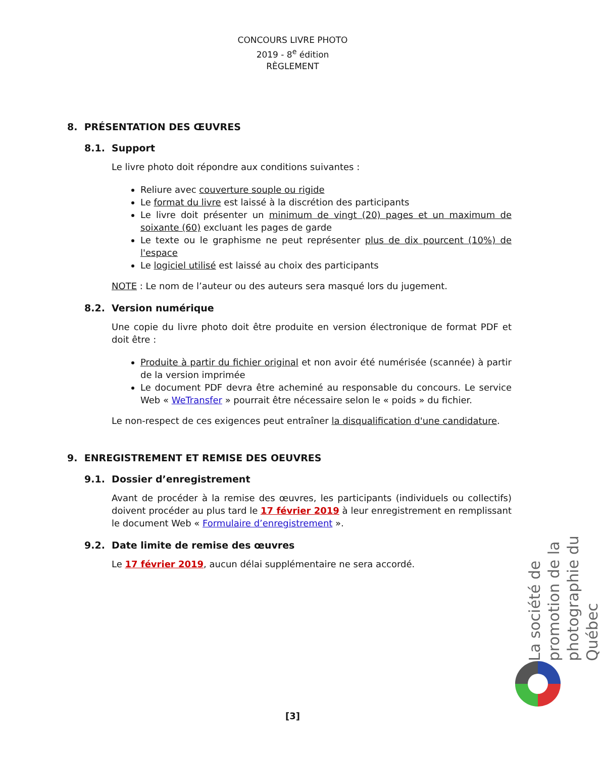CONCOURS LIVRE PHOTO
2019 - 8<sup>e</sup> édition
RÈGLEMENT
8. PRÉSENTATION DES ŒUVRES
8.1. Support
Le livre photo doit répondre aux conditions suivantes :
Reliure avec couverture souple ou rigide
Le format du livre est laissé à la discrétion des participants
Le livre doit présenter un minimum de vingt (20) pages et un maximum de soixante (60) excluant les pages de garde
Le texte ou le graphisme ne peut représenter plus de dix pourcent (10%) de l'espace
Le logiciel utilisé est laissé au choix des participants
NOTE : Le nom de l’auteur ou des auteurs sera masqué lors du jugement.
8.2. Version numérique
Une copie du livre photo doit être produite en version électronique de format PDF et doit être :
Produite à partir du fichier original et non avoir été numérisée (scannée) à partir de la version imprimée
Le document PDF devra être acheminé au responsable du concours. Le service Web « WeTransfer » pourrait être nécessaire selon le « poids » du fichier.
Le non-respect de ces exigences peut entraîner la disqualification d'une candidature.
9. ENREGISTREMENT ET REMISE DES OEUVRES
9.1. Dossier d’enregistrement
Avant de procéder à la remise des œuvres, les participants (individuels ou collectifs) doivent procéder au plus tard le 17 février 2019 à leur enregistrement en remplissant le document Web « Formulaire d’enregistrement ».
9.2. Date limite de remise des œuvres
Le 17 février 2019, aucun délai supplémentaire ne sera accordé.
La société de promotion de la photographie du Québec
[3]